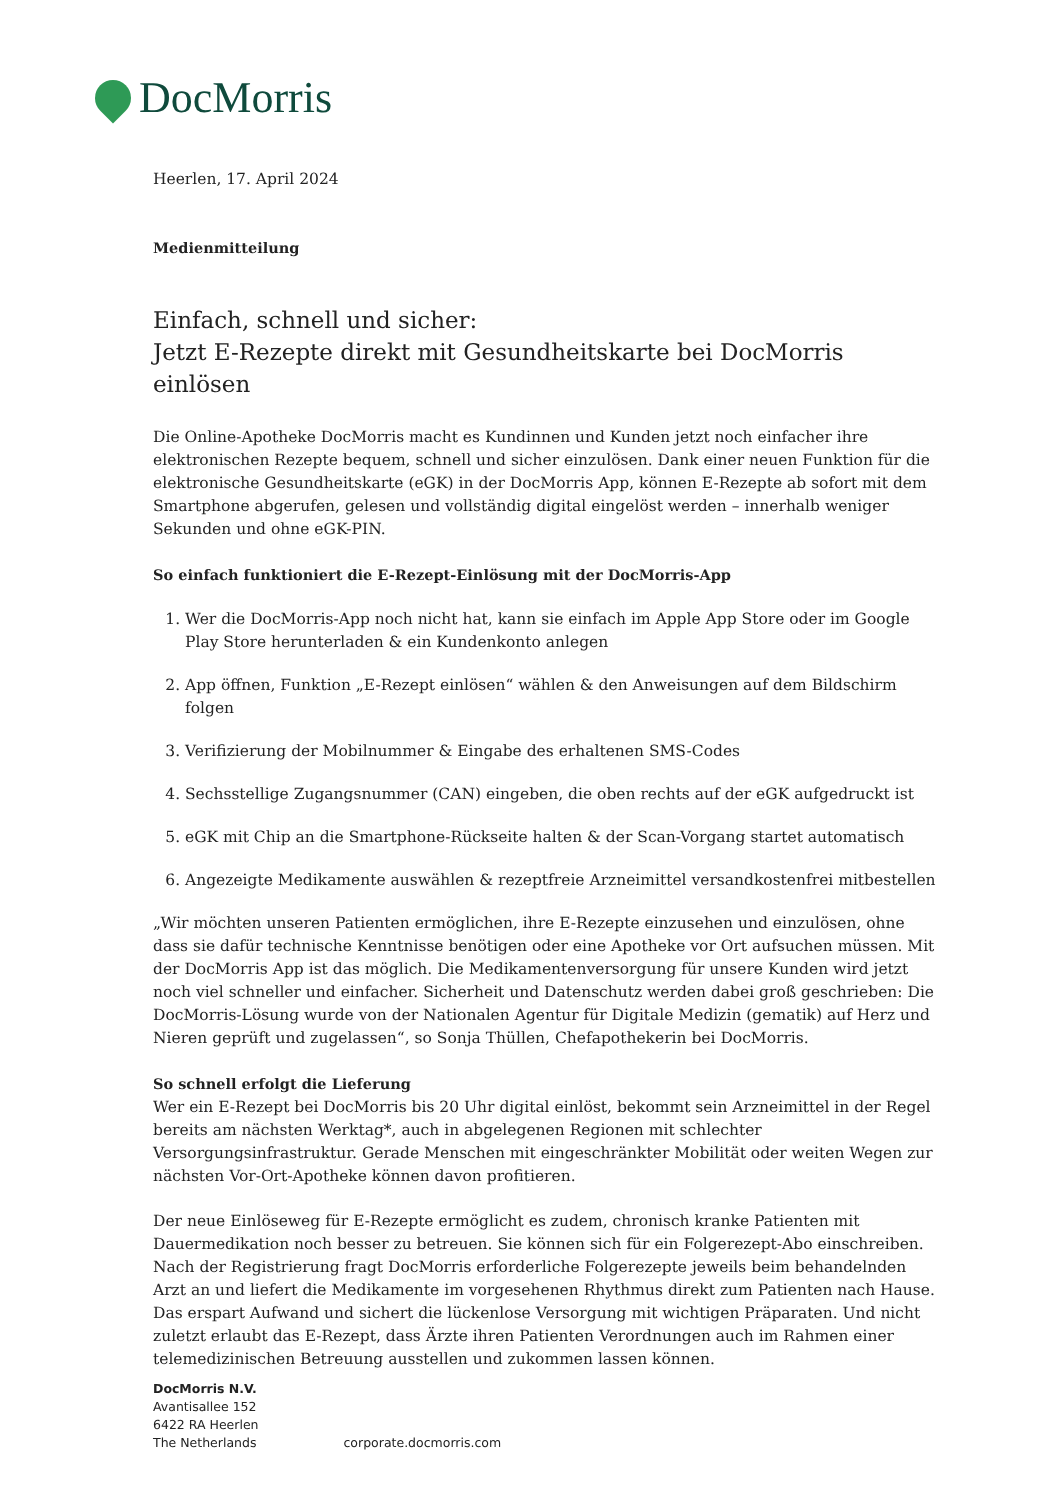DocMorris
Heerlen, 17. April 2024
Medienmitteilung
Einfach, schnell und sicher:
Jetzt E-Rezepte direkt mit Gesundheitskarte bei DocMorris einlösen
Die Online-Apotheke DocMorris macht es Kundinnen und Kunden jetzt noch einfacher ihre elektronischen Rezepte bequem, schnell und sicher einzulösen. Dank einer neuen Funktion für die elektronische Gesundheitskarte (eGK) in der DocMorris App, können E-Rezepte ab sofort mit dem Smartphone abgerufen, gelesen und vollständig digital eingelöst werden – innerhalb weniger Sekunden und ohne eGK-PIN.
So einfach funktioniert die E-Rezept-Einlösung mit der DocMorris-App
1. Wer die DocMorris-App noch nicht hat, kann sie einfach im Apple App Store oder im Google Play Store herunterladen & ein Kundenkonto anlegen
2. App öffnen, Funktion „E-Rezept einlösen“ wählen & den Anweisungen auf dem Bildschirm folgen
3. Verifizierung der Mobilnummer & Eingabe des erhaltenen SMS-Codes
4. Sechsstellige Zugangsnummer (CAN) eingeben, die oben rechts auf der eGK aufgedruckt ist
5. eGK mit Chip an die Smartphone-Rückseite halten & der Scan-Vorgang startet automatisch
6. Angezeigte Medikamente auswählen & rezeptfreie Arzneimittel versandkostenfrei mitbestellen
„Wir möchten unseren Patienten ermöglichen, ihre E-Rezepte einzusehen und einzulösen, ohne dass sie dafür technische Kenntnisse benötigen oder eine Apotheke vor Ort aufsuchen müssen. Mit der DocMorris App ist das möglich. Die Medikamentenversorgung für unsere Kunden wird jetzt noch viel schneller und einfacher. Sicherheit und Datenschutz werden dabei groß geschrieben: Die DocMorris-Lösung wurde von der Nationalen Agentur für Digitale Medizin (gematik) auf Herz und Nieren geprüft und zugelassen“, so Sonja Thüllen, Chefapothekerin bei DocMorris.
So schnell erfolgt die Lieferung
Wer ein E-Rezept bei DocMorris bis 20 Uhr digital einlöst, bekommt sein Arzneimittel in der Regel bereits am nächsten Werktag*, auch in abgelegenen Regionen mit schlechter Versorgungsinfrastruktur. Gerade Menschen mit eingeschränkter Mobilität oder weiten Wegen zur nächsten Vor-Ort-Apotheke können davon profitieren.
Der neue Einlöseweg für E-Rezepte ermöglicht es zudem, chronisch kranke Patienten mit Dauermedikation noch besser zu betreuen. Sie können sich für ein Folgerezept-Abo einschreiben. Nach der Registrierung fragt DocMorris erforderliche Folgerezepte jeweils beim behandelnden Arzt an und liefert die Medikamente im vorgesehenen Rhythmus direkt zum Patienten nach Hause. Das erspart Aufwand und sichert die lückenlose Versorgung mit wichtigen Präparaten. Und nicht zuletzt erlaubt das E-Rezept, dass Ärzte ihren Patienten Verordnungen auch im Rahmen einer telemedizinischen Betreuung ausstellen und zukommen lassen können.
DocMorris N.V.
Avantisallee 152
6422 RA Heerlen
The Netherlands
corporate.docmorris.com